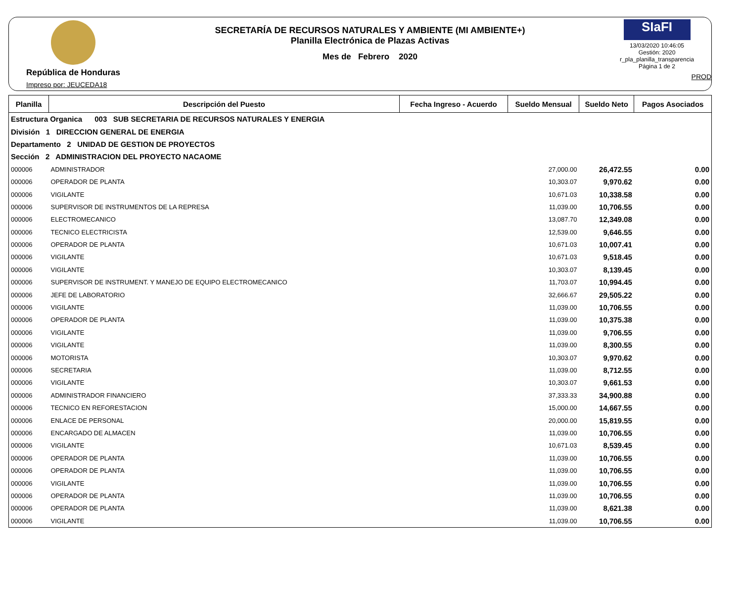República de Honduras
Impreso por: JEUCEDA18
SECRETARÍA DE RECURSOS NATURALES Y AMBIENTE (MI AMBIENTE+)
Planilla Electrónica de Plazas Activas
Mes de Febrero 2020
SIaFI
13/03/2020 10:46:05
Gestión: 2020
r_pla_planilla_transparencia
Página 1 de 2
PROD
| Planilla | Descripción del Puesto | Fecha Ingreso - Acuerdo | Sueldo Mensual | Sueldo Neto | Pagos Asociados |
| --- | --- | --- | --- | --- | --- |
| Estructura Organica 003 SUB SECRETARIA DE RECURSOS NATURALES Y ENERGIA | | | | | |
| División 1 DIRECCION GENERAL DE ENERGIA | | | | | |
| Departamento 2 UNIDAD DE GESTION DE PROYECTOS | | | | | |
| Sección 2 ADMINISTRACION DEL PROYECTO NACAOME | | | | | |
| 000006 | ADMINISTRADOR | | 27,000.00 | 26,472.55 | 0.00 |
| 000006 | OPERADOR DE PLANTA | | 10,303.07 | 9,970.62 | 0.00 |
| 000006 | VIGILANTE | | 10,671.03 | 10,338.58 | 0.00 |
| 000006 | SUPERVISOR DE INSTRUMENTOS DE LA REPRESA | | 11,039.00 | 10,706.55 | 0.00 |
| 000006 | ELECTROMECANICO | | 13,087.70 | 12,349.08 | 0.00 |
| 000006 | TECNICO ELECTRICISTA | | 12,539.00 | 9,646.55 | 0.00 |
| 000006 | OPERADOR DE PLANTA | | 10,671.03 | 10,007.41 | 0.00 |
| 000006 | VIGILANTE | | 10,671.03 | 9,518.45 | 0.00 |
| 000006 | VIGILANTE | | 10,303.07 | 8,139.45 | 0.00 |
| 000006 | SUPERVISOR DE INSTRUMENT. Y MANEJO DE EQUIPO ELECTROMECANICO | | 11,703.07 | 10,994.45 | 0.00 |
| 000006 | JEFE DE LABORATORIO | | 32,666.67 | 29,505.22 | 0.00 |
| 000006 | VIGILANTE | | 11,039.00 | 10,706.55 | 0.00 |
| 000006 | OPERADOR DE PLANTA | | 11,039.00 | 10,375.38 | 0.00 |
| 000006 | VIGILANTE | | 11,039.00 | 9,706.55 | 0.00 |
| 000006 | VIGILANTE | | 11,039.00 | 8,300.55 | 0.00 |
| 000006 | MOTORISTA | | 10,303.07 | 9,970.62 | 0.00 |
| 000006 | SECRETARIA | | 11,039.00 | 8,712.55 | 0.00 |
| 000006 | VIGILANTE | | 10,303.07 | 9,661.53 | 0.00 |
| 000006 | ADMINISTRADOR FINANCIERO | | 37,333.33 | 34,900.88 | 0.00 |
| 000006 | TECNICO EN REFORESTACION | | 15,000.00 | 14,667.55 | 0.00 |
| 000006 | ENLACE DE PERSONAL | | 20,000.00 | 15,819.55 | 0.00 |
| 000006 | ENCARGADO DE ALMACEN | | 11,039.00 | 10,706.55 | 0.00 |
| 000006 | VIGILANTE | | 10,671.03 | 8,539.45 | 0.00 |
| 000006 | OPERADOR DE PLANTA | | 11,039.00 | 10,706.55 | 0.00 |
| 000006 | OPERADOR DE PLANTA | | 11,039.00 | 10,706.55 | 0.00 |
| 000006 | VIGILANTE | | 11,039.00 | 10,706.55 | 0.00 |
| 000006 | OPERADOR DE PLANTA | | 11,039.00 | 10,706.55 | 0.00 |
| 000006 | OPERADOR DE PLANTA | | 11,039.00 | 8,621.38 | 0.00 |
| 000006 | VIGILANTE | | 11,039.00 | 10,706.55 | 0.00 |